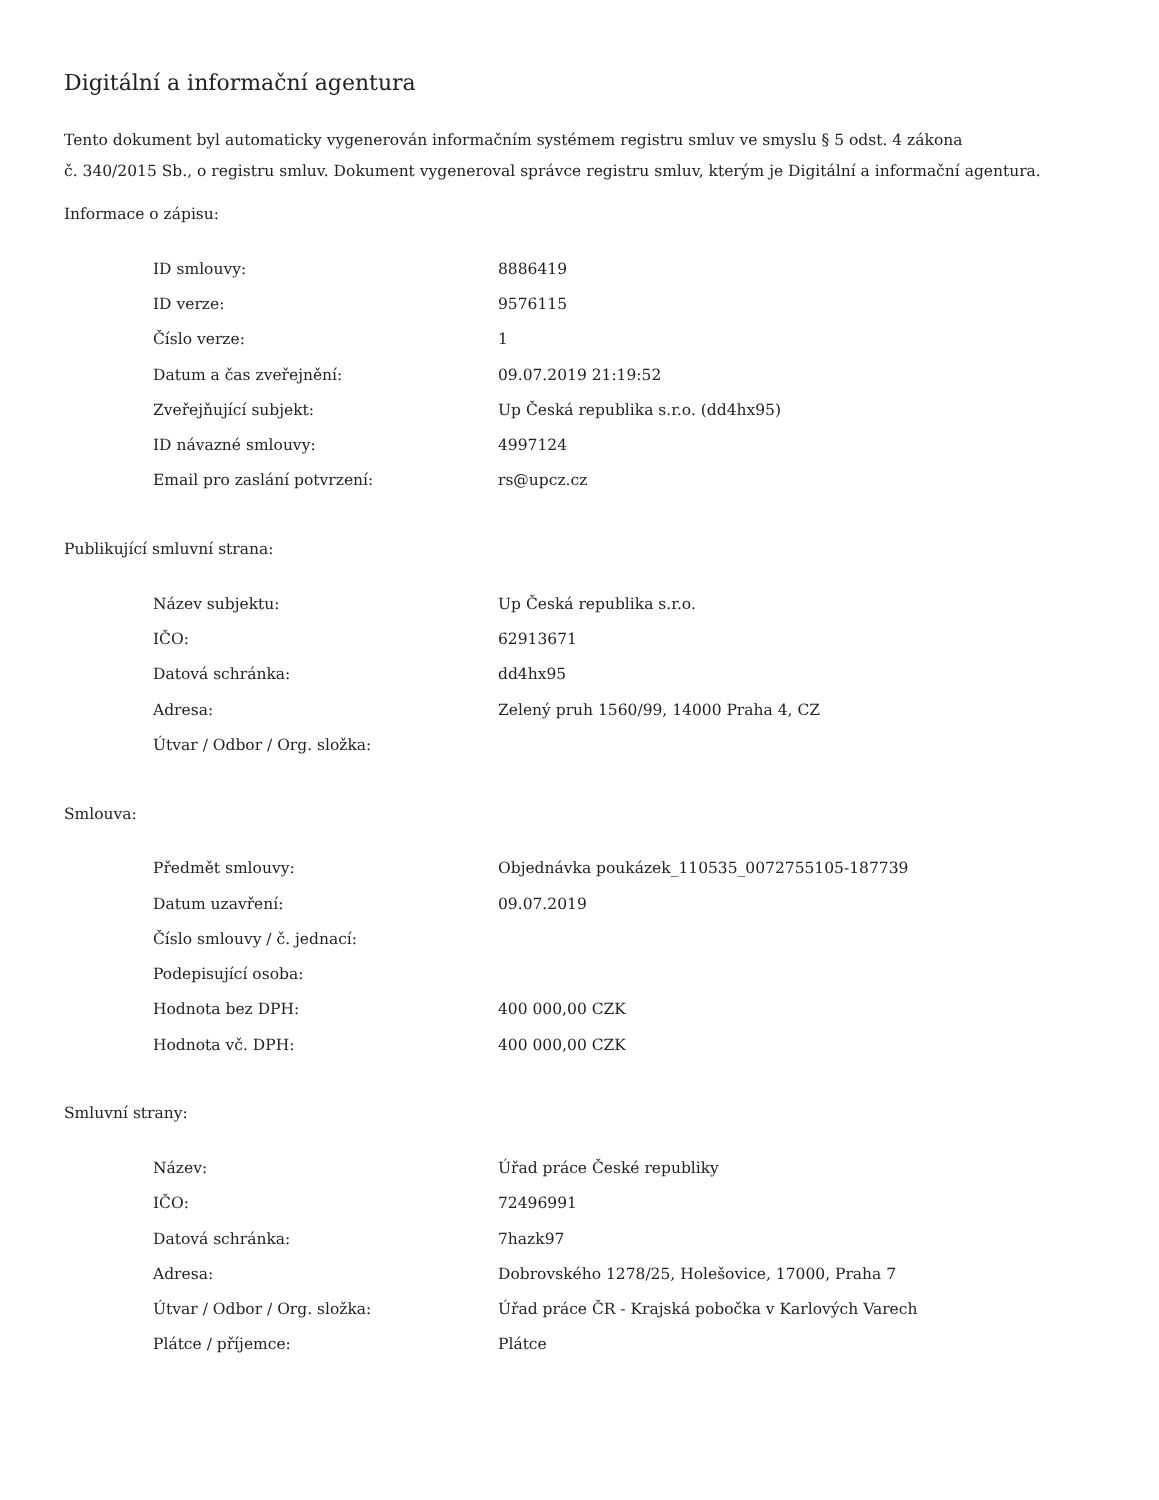Digitální a informační agentura
Tento dokument byl automaticky vygenerován informačním systémem registru smluv ve smyslu § 5 odst. 4 zákona
č. 340/2015 Sb., o registru smluv. Dokument vygeneroval správce registru smluv, kterým je Digitální a informační agentura.
Informace o zápisu:
| ID smlouvy: | 8886419 |
| ID verze: | 9576115 |
| Číslo verze: | 1 |
| Datum a čas zveřejnění: | 09.07.2019 21:19:52 |
| Zveřejňující subjekt: | Up Česká republika s.r.o. (dd4hx95) |
| ID návazné smlouvy: | 4997124 |
| Email pro zaslání potvrzení: | rs@upcz.cz |
Publikující smluvní strana:
| Název subjektu: | Up Česká republika s.r.o. |
| IČO: | 62913671 |
| Datová schránka: | dd4hx95 |
| Adresa: | Zelený pruh 1560/99, 14000 Praha 4, CZ |
| Útvar / Odbor / Org. složka: | |
Smlouva:
| Předmět smlouvy: | Objednávka poukázek_110535_0072755105-187739 |
| Datum uzavření: | 09.07.2019 |
| Číslo smlouvy / č. jednací: | |
| Podepisující osoba: | |
| Hodnota bez DPH: | 400 000,00 CZK |
| Hodnota vč. DPH: | 400 000,00 CZK |
Smluvní strany:
| Název: | Úřad práce České republiky |
| IČO: | 72496991 |
| Datová schránka: | 7hazk97 |
| Adresa: | Dobrovského 1278/25, Holešovice, 17000, Praha 7 |
| Útvar / Odbor / Org. složka: | Úřad práce ČR - Krajská pobočka v Karlových Varech |
| Plátce / příjemce: | Plátce |